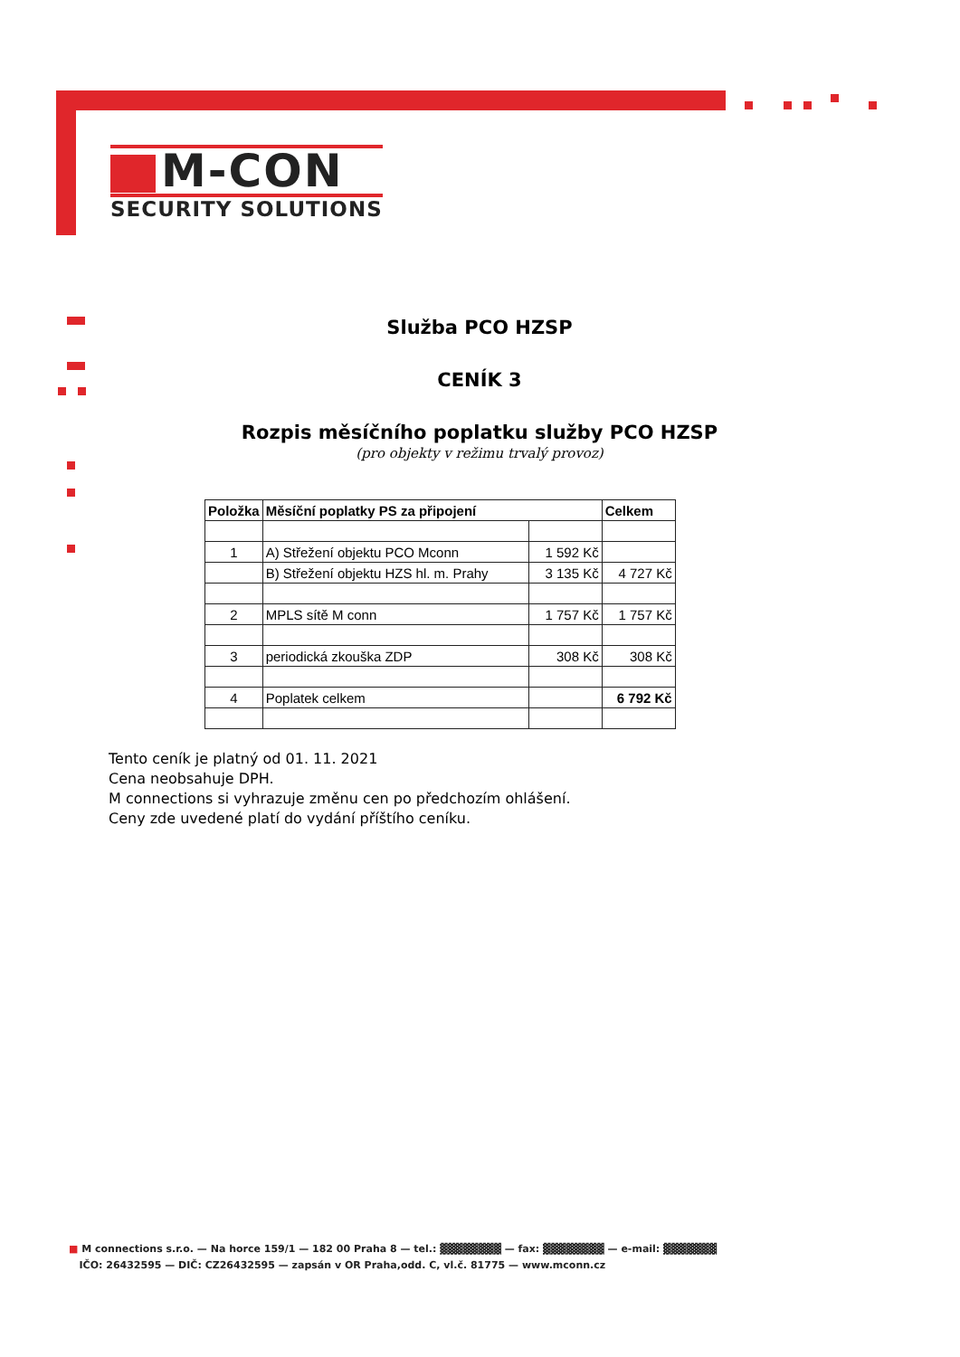M-CON
SECURITY SOLUTIONS
Služba PCO HZSP
CENÍK 3
Rozpis měsíčního poplatku služby PCO HZSP
(pro objekty v režimu trvalý provoz)
| Položka | Měsíční poplatky PS za připojení | | Celkem |
| --- | --- | --- | --- |
| 1 | A) Střežení objektu PCO Mconn | 1 592 Kč | |
| | B) Střežení objektu HZS hl. m. Prahy | 3 135 Kč | 4 727 Kč |
| 2 | MPLS sítě M conn | 1 757 Kč | 1 757 Kč |
| 3 | periodická zkouška ZDP | 308 Kč | 308 Kč |
| 4 | Poplatek celkem | | 6 792 Kč |
Tento ceník je platný od 01. 11. 2021
Cena neobsahuje DPH.
M connections si vyhrazuje změnu cen po předchozím ohlášení.
Ceny zde uvedené platí do vydání příštího ceníku.
■ M connections s.r.o. — Na horce 159/1 — 182 00 Praha 8 — tel.: ▓▓▓▓▓▓▓▓ — fax: ▓▓▓▓▓▓▓▓ — e-mail: ▓▓▓▓▓▓▓
IČO: 26432595 — DIČ: CZ26432595 — zapsán v OR Praha,odd. C, vl.č. 81775 — www.mconn.cz